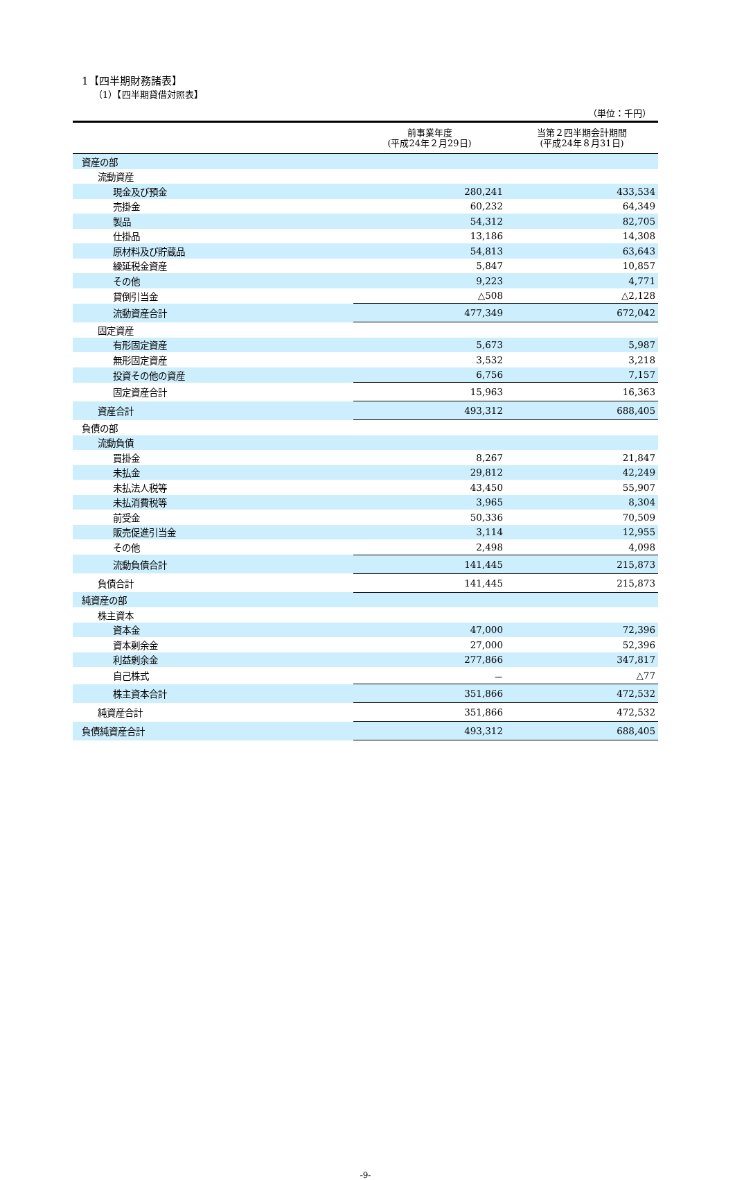1【四半期財務諸表】
（1）【四半期貸借対照表】
（単位：千円）
| | 前事業年度 (平成24年２月29日) | 当第２四半期会計期間 (平成24年８月31日) |
| --- | --- | --- |
| 資産の部 | | |
| 流動資産 | | |
| 現金及び預金 | 280,241 | 433,534 |
| 売掛金 | 60,232 | 64,349 |
| 製品 | 54,312 | 82,705 |
| 仕掛品 | 13,186 | 14,308 |
| 原材料及び貯蔵品 | 54,813 | 63,643 |
| 繰延税金資産 | 5,847 | 10,857 |
| その他 | 9,223 | 4,771 |
| 貸倒引当金 | △508 | △2,128 |
| 流動資産合計 | 477,349 | 672,042 |
| 固定資産 | | |
| 有形固定資産 | 5,673 | 5,987 |
| 無形固定資産 | 3,532 | 3,218 |
| 投資その他の資産 | 6,756 | 7,157 |
| 固定資産合計 | 15,963 | 16,363 |
| 資産合計 | 493,312 | 688,405 |
| 負債の部 | | |
| 流動負債 | | |
| 買掛金 | 8,267 | 21,847 |
| 未払金 | 29,812 | 42,249 |
| 未払法人税等 | 43,450 | 55,907 |
| 未払消費税等 | 3,965 | 8,304 |
| 前受金 | 50,336 | 70,509 |
| 販売促進引当金 | 3,114 | 12,955 |
| その他 | 2,498 | 4,098 |
| 流動負債合計 | 141,445 | 215,873 |
| 負債合計 | 141,445 | 215,873 |
| 純資産の部 | | |
| 株主資本 | | |
| 資本金 | 47,000 | 72,396 |
| 資本剰余金 | 27,000 | 52,396 |
| 利益剰余金 | 277,866 | 347,817 |
| 自己株式 | － | △77 |
| 株主資本合計 | 351,866 | 472,532 |
| 純資産合計 | 351,866 | 472,532 |
| 負債純資産合計 | 493,312 | 688,405 |
-9-